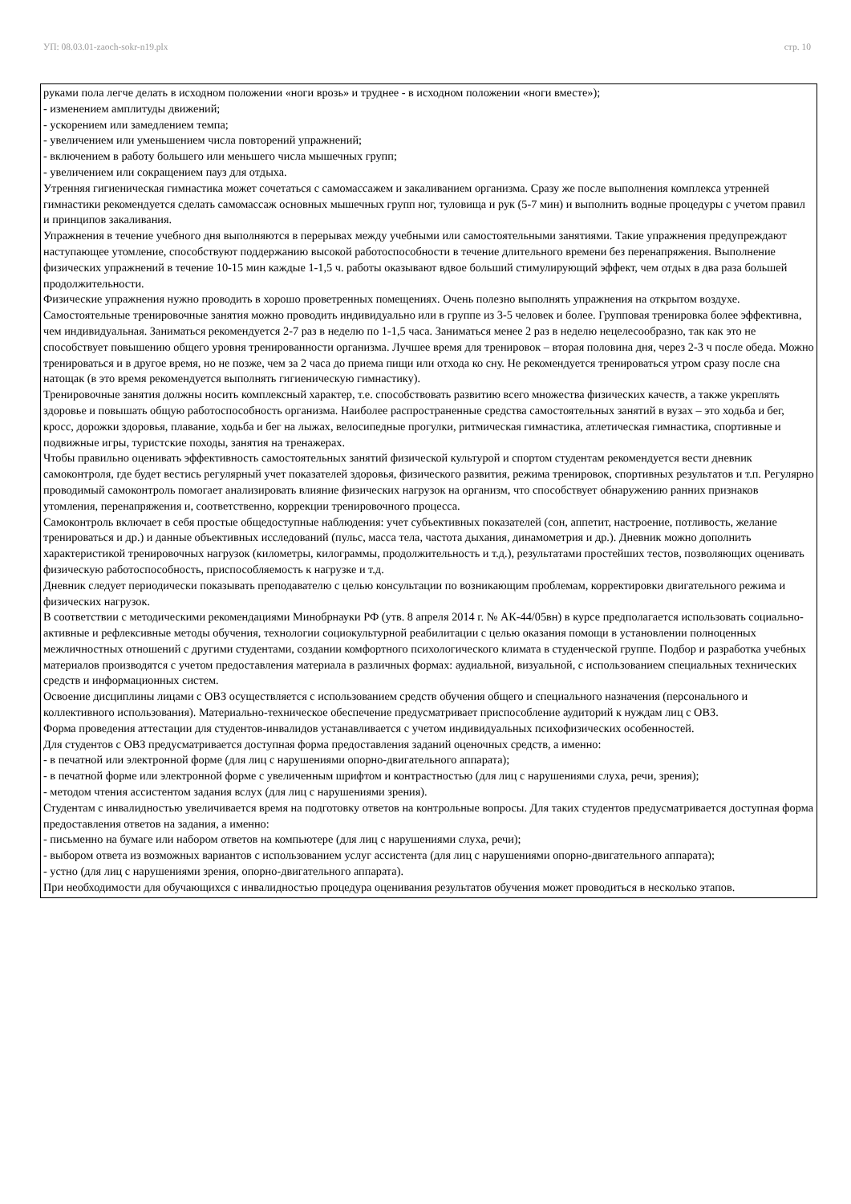УП: 08.03.01-zaoch-sokr-n19.plx стр. 10
руками пола легче делать в исходном положении «ноги врозь» и труднее - в исходном положении «ноги вместе»);
- изменением амплитуды движений;
- ускорением или замедлением темпа;
- увеличением или уменьшением числа повторений упражнений;
- включением в работу большего или меньшего числа мышечных групп;
- увеличением или сокращением пауз для отдыха.
Утренняя гигиеническая гимнастика может сочетаться с самомассажем и закаливанием организма. Сразу же после выполнения комплекса утренней гимнастики рекомендуется сделать самомассаж основных мышечных групп ног, туловища и рук (5-7 мин) и выполнить водные процедуры с учетом правил и принципов закаливания.
Упражнения в течение учебного дня выполняются в перерывах между учебными или самостоятельными занятиями. Такие упражнения предупреждают наступающее утомление, способствуют поддержанию высокой работоспособности в течение длительного времени без перенапряжения. Выполнение физических упражнений в течение 10-15 мин каждые 1-1,5 ч. работы оказывают вдвое больший стимулирующий эффект, чем отдых в два раза большей продолжительности.
Физические упражнения нужно проводить в хорошо проветренных помещениях. Очень полезно выполнять упражнения на открытом воздухе.
Самостоятельные тренировочные занятия можно проводить индивидуально или в группе из 3-5 человек и более. Групповая тренировка более эффективна, чем индивидуальная. Заниматься рекомендуется 2-7 раз в неделю по 1-1,5 часа. Заниматься менее 2 раз в неделю нецелесообразно, так как это не способствует повышению общего уровня тренированности организма. Лучшее время для тренировок – вторая половина дня, через 2-3 ч после обеда. Можно тренироваться и в другое время, но не позже, чем за 2 часа до приема пищи или отхода ко сну. Не рекомендуется тренироваться утром сразу после сна натощак (в это время рекомендуется выполнять гигиеническую гимнастику).
Тренировочные занятия должны носить комплексный характер, т.е. способствовать развитию всего множества физических качеств, а также укреплять здоровье и повышать общую работоспособность организма. Наиболее распространенные средства самостоятельных занятий в вузах – это ходьба и бег, кросс, дорожки здоровья, плавание, ходьба и бег на лыжах, велосипедные прогулки, ритмическая гимнастика, атлетическая гимнастика, спортивные и подвижные игры, туристские походы, занятия на тренажерах.
Чтобы правильно оценивать эффективность самостоятельных занятий физической культурой и спортом студентам рекомендуется вести дневник самоконтроля, где будет вестись регулярный учет показателей здоровья, физического развития, режима тренировок, спортивных результатов и т.п. Регулярно проводимый самоконтроль помогает анализировать влияние физических нагрузок на организм, что способствует обнаружению ранних признаков утомления, перенапряжения и, соответственно, коррекции тренировочного процесса.
Самоконтроль включает в себя простые общедоступные наблюдения: учет субъективных показателей (сон, аппетит, настроение, потливость, желание тренироваться и др.) и данные объективных исследований (пульс, масса тела, частота дыхания, динамометрия и др.). Дневник можно дополнить характеристикой тренировочных нагрузок (километры, килограммы, продолжительность и т.д.), результатами простейших тестов, позволяющих оценивать физическую работоспособность, приспособляемость к нагрузке и т.д.
Дневник следует периодически показывать преподавателю с целью консультации по возникающим проблемам, корректировки двигательного режима и физических нагрузок.
В соответствии с методическими рекомендациями Минобрнауки РФ (утв. 8 апреля 2014 г. № АК-44/05вн) в курсе предполагается использовать социально-активные и рефлексивные методы обучения, технологии социокультурной реабилитации с целью оказания помощи в установлении полноценных межличностных отношений с другими студентами, создании комфортного психологического климата в студенческой группе. Подбор и разработка учебных материалов производятся с учетом предоставления материала в различных формах: аудиальной, визуальной, с использованием специальных технических средств и информационных систем.
Освоение дисциплины лицами с ОВЗ осуществляется с использованием средств обучения общего и специального назначения (персонального и коллективного использования). Материально-техническое обеспечение предусматривает приспособление аудиторий к нуждам лиц с ОВЗ.
Форма проведения аттестации для студентов-инвалидов устанавливается с учетом индивидуальных психофизических особенностей.
Для студентов с ОВЗ предусматривается доступная форма предоставления заданий оценочных средств, а именно:
- в печатной или электронной форме (для лиц с нарушениями опорно-двигательного аппарата);
- в печатной форме или электронной форме с увеличенным шрифтом и контрастностью (для лиц с нарушениями слуха, речи, зрения);
- методом чтения ассистентом задания вслух (для лиц с нарушениями зрения).
Студентам с инвалидностью увеличивается время на подготовку ответов на контрольные вопросы. Для таких студентов предусматривается доступная форма предоставления ответов на задания, а именно:
- письменно на бумаге или набором ответов на компьютере (для лиц с нарушениями слуха, речи);
- выбором ответа из возможных вариантов с использованием услуг ассистента (для лиц с нарушениями опорно-двигательного аппарата);
- устно (для лиц с нарушениями зрения, опорно-двигательного аппарата).
При необходимости для обучающихся с инвалидностью процедура оценивания результатов обучения может проводиться в несколько этапов.